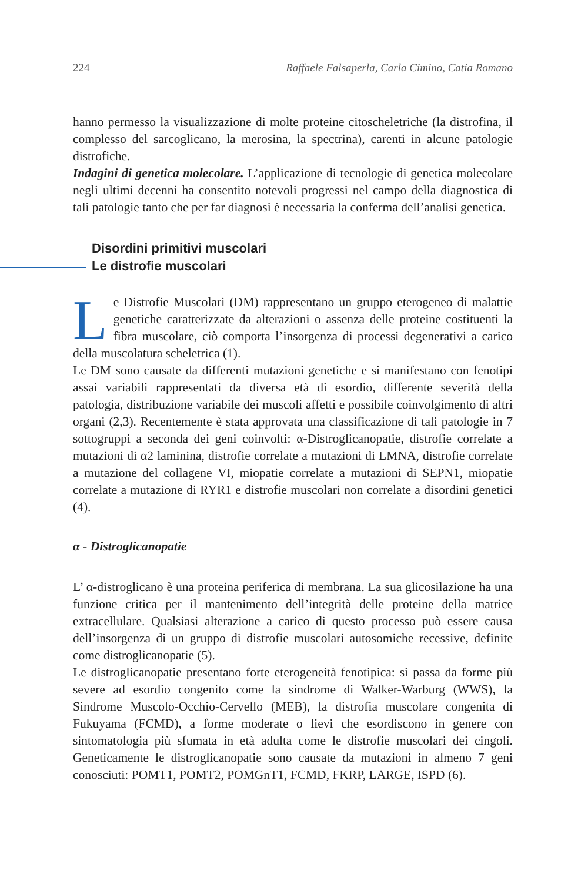224 Raffaele Falsaperla, Carla Cimino, Catia Romano
hanno permesso la visualizzazione di molte proteine citoscheletriche (la distrofina, il complesso del sarcoglicano, la merosina, la spectrina), carenti in alcune patologie distrofiche.
Indagini di genetica molecolare. L’applicazione di tecnologie di genetica molecolare negli ultimi decenni ha consentito notevoli progressi nel campo della diagnostica di tali patologie tanto che per far diagnosi è necessaria la conferma dell’analisi genetica.
Disordini primitivi muscolari
Le distrofie muscolari
Le Distrofie Muscolari (DM) rappresentano un gruppo eterogeneo di malattie genetiche caratterizzate da alterazioni o assenza delle proteine costituenti la fibra muscolare, ciò comporta l’insorgenza di processi degenerativi a carico della muscolatura scheletrica (1).
Le DM sono causate da differenti mutazioni genetiche e si manifestano con fenotipi assai variabili rappresentati da diversa età di esordio, differente severità della patologia, distribuzione variabile dei muscoli affetti e possibile coinvolgimento di altri organi (2,3). Recentemente è stata approvata una classificazione di tali patologie in 7 sottogruppi a seconda dei geni coinvolti: α-Distroglicanopatie, distrofie correlate a mutazioni di α2 laminina, distrofie correlate a mutazioni di LMNA, distrofie correlate a mutazione del collagene VI, miopatie correlate a mutazioni di SEPN1, miopatie correlate a mutazione di RYR1 e distrofie muscolari non correlate a disordini genetici (4).
α - Distroglicanopatie
L’ α-distroglicano è una proteina periferica di membrana. La sua glicosilazione ha una funzione critica per il mantenimento dell’integrità delle proteine della matrice extracellulare. Qualsiasi alterazione a carico di questo processo può essere causa dell’insorgenza di un gruppo di distrofie muscolari autosomiche recessive, definite come distroglicanopatie (5).
Le distroglicanopatie presentano forte eterogeneità fenotipica: si passa da forme più severe ad esordio congenito come la sindrome di Walker-Warburg (WWS), la Sindrome Muscolo-Occhio-Cervello (MEB), la distrofia muscolare congenita di Fukuyama (FCMD), a forme moderate o lievi che esordiscono in genere con sintomatologia più sfumata in età adulta come le distrofie muscolari dei cingoli. Geneticamente le distroglicanopatie sono causate da mutazioni in almeno 7 geni conosciuti: POMT1, POMT2, POMGnT1, FCMD, FKRP, LARGE, ISPD (6).